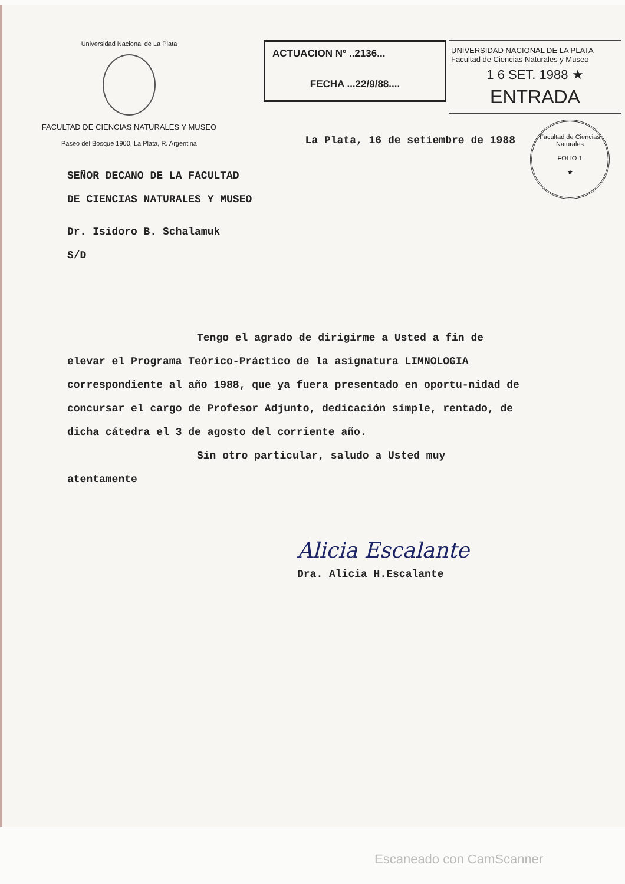Universidad Nacional de La Plata
FACULTAD DE CIENCIAS NATURALES Y MUSEO
Paseo del Bosque 1900, La Plata, R. Argentina
ACTUACION Nº ..2136...
FECHA ...22/9/88....
UNIVERSIDAD NACIONAL DE LA PLATA
Facultad de Ciencias Naturales y Museo
1 6 SET. 1988 ★
ENTRADA
Facultad de Ciencias Naturales
FOLIO 1
★
La Plata, 16 de setiembre de 1988
SEÑOR DECANO DE LA FACULTAD
DE CIENCIAS NATURALES Y MUSEO
Dr. Isidoro B. Schalamuk
S/D
Tengo el agrado de dirigirme a Usted a fin de
elevar el Programa Teórico-Práctico de la asignatura LIMNOLOGIA correspondiente al año 1988, que ya fuera presentado en oportu-nidad de concursar el cargo de Profesor Adjunto, dedicación simple, rentado, de dicha cátedra el 3 de agosto del corriente año.
Sin otro particular, saludo a Usted muy
atentamente
Alicia Escalante
Dra. Alicia H.Escalante
Escaneado con CamScanner